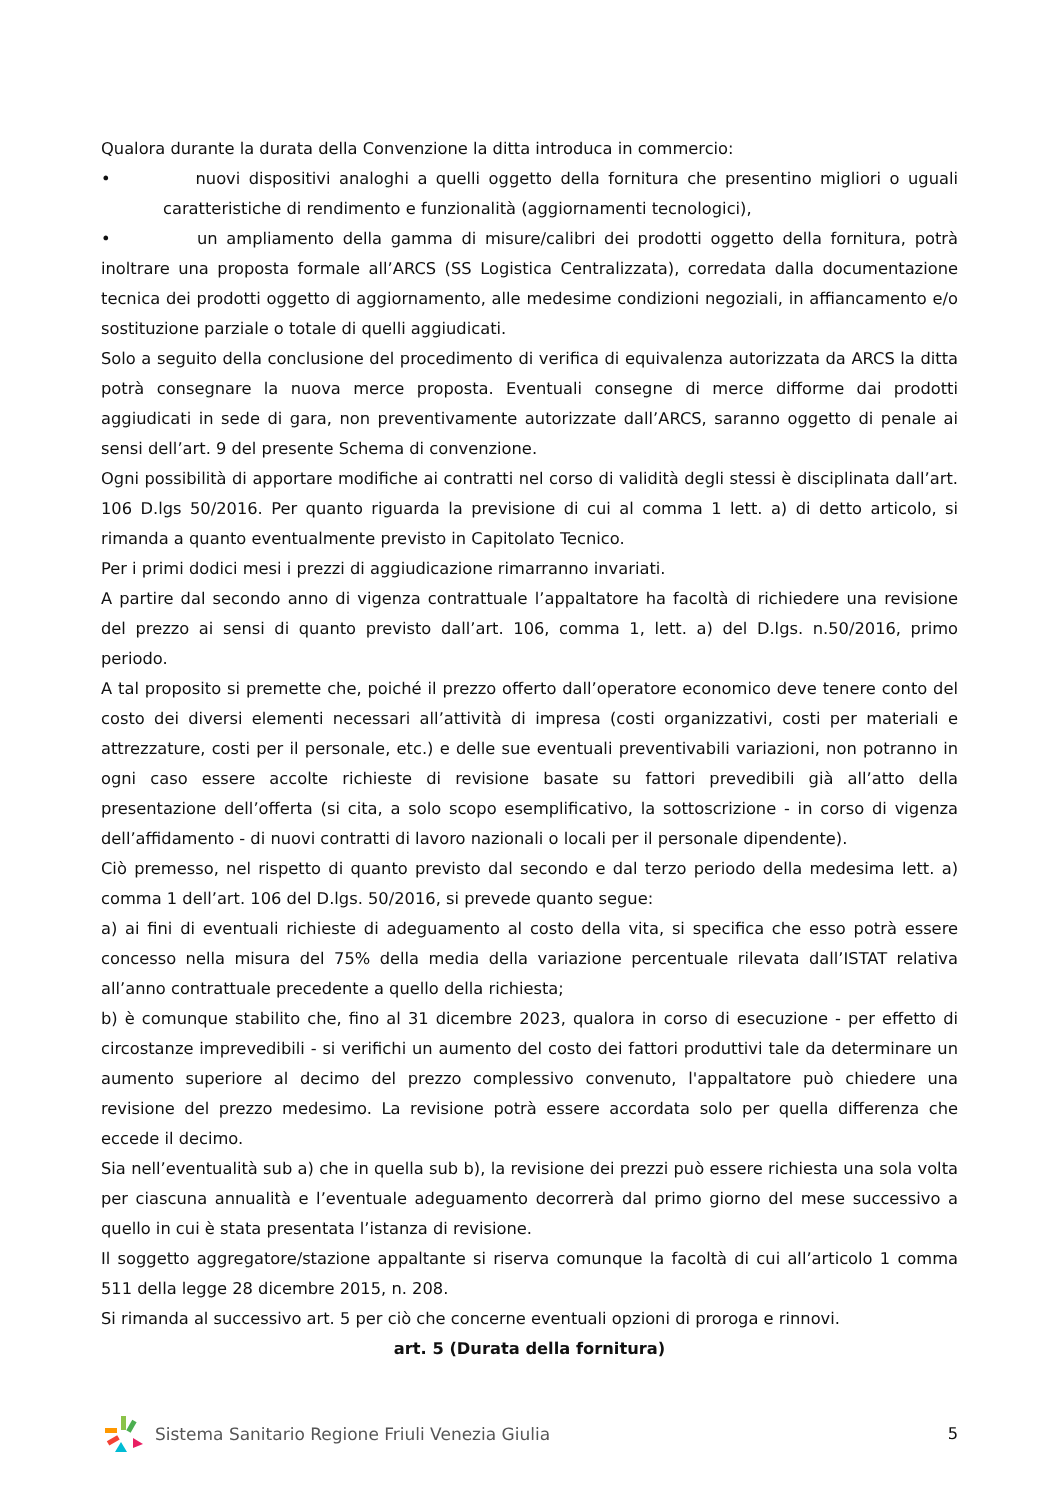Qualora durante la durata della Convenzione la ditta introduca in commercio:
• nuovi dispositivi analoghi a quelli oggetto della fornitura che presentino migliori o uguali caratteristiche di rendimento e funzionalità (aggiornamenti tecnologici),
• un ampliamento della gamma di misure/calibri dei prodotti oggetto della fornitura, potrà inoltrare una proposta formale all’ARCS (SS Logistica Centralizzata), corredata dalla documentazione tecnica dei prodotti oggetto di aggiornamento, alle medesime condizioni negoziali, in affiancamento e/o sostituzione parziale o totale di quelli aggiudicati.
Solo a seguito della conclusione del procedimento di verifica di equivalenza autorizzata da ARCS la ditta potrà consegnare la nuova merce proposta. Eventuali consegne di merce difforme dai prodotti aggiudicati in sede di gara, non preventivamente autorizzate dall’ARCS, saranno oggetto di penale ai sensi dell’art. 9 del presente Schema di convenzione.
Ogni possibilità di apportare modifiche ai contratti nel corso di validità degli stessi è disciplinata dall’art. 106 D.lgs 50/2016. Per quanto riguarda la previsione di cui al comma 1 lett. a) di detto articolo, si rimanda a quanto eventualmente previsto in Capitolato Tecnico.
Per i primi dodici mesi i prezzi di aggiudicazione rimarranno invariati.
A partire dal secondo anno di vigenza contrattuale l’appaltatore ha facoltà di richiedere una revisione del prezzo ai sensi di quanto previsto dall’art. 106, comma 1, lett. a) del D.lgs. n.50/2016, primo periodo.
A tal proposito si premette che, poiché il prezzo offerto dall’operatore economico deve tenere conto del costo dei diversi elementi necessari all’attività di impresa (costi organizzativi, costi per materiali e attrezzature, costi per il personale, etc.) e delle sue eventuali preventivabili variazioni, non potranno in ogni caso essere accolte richieste di revisione basate su fattori prevedibili già all’atto della presentazione dell’offerta (si cita, a solo scopo esemplificativo, la sottoscrizione - in corso di vigenza dell’affidamento - di nuovi contratti di lavoro nazionali o locali per il personale dipendente).
Ciò premesso, nel rispetto di quanto previsto dal secondo e dal terzo periodo della medesima lett. a) comma 1 dell’art. 106 del D.lgs. 50/2016, si prevede quanto segue:
a) ai fini di eventuali richieste di adeguamento al costo della vita, si specifica che esso potrà essere concesso nella misura del 75% della media della variazione percentuale rilevata dall’ISTAT relativa all’anno contrattuale precedente a quello della richiesta;
b) è comunque stabilito che, fino al 31 dicembre 2023, qualora in corso di esecuzione - per effetto di circostanze imprevedibili - si verifichi un aumento del costo dei fattori produttivi tale da determinare un aumento superiore al decimo del prezzo complessivo convenuto, l'appaltatore può chiedere una revisione del prezzo medesimo. La revisione potrà essere accordata solo per quella differenza che eccede il decimo.
Sia nell’eventualità sub a) che in quella sub b), la revisione dei prezzi può essere richiesta una sola volta per ciascuna annualità e l’eventuale adeguamento decorrerà dal primo giorno del mese successivo a quello in cui è stata presentata l’istanza di revisione.
Il soggetto aggregatore/stazione appaltante si riserva comunque la facoltà di cui all’articolo 1 comma 511 della legge 28 dicembre 2015, n. 208.
Si rimanda al successivo art. 5 per ciò che concerne eventuali opzioni di proroga e rinnovi.
art. 5 (Durata della fornitura)
Sistema Sanitario Regione Friuli Venezia Giulia
5